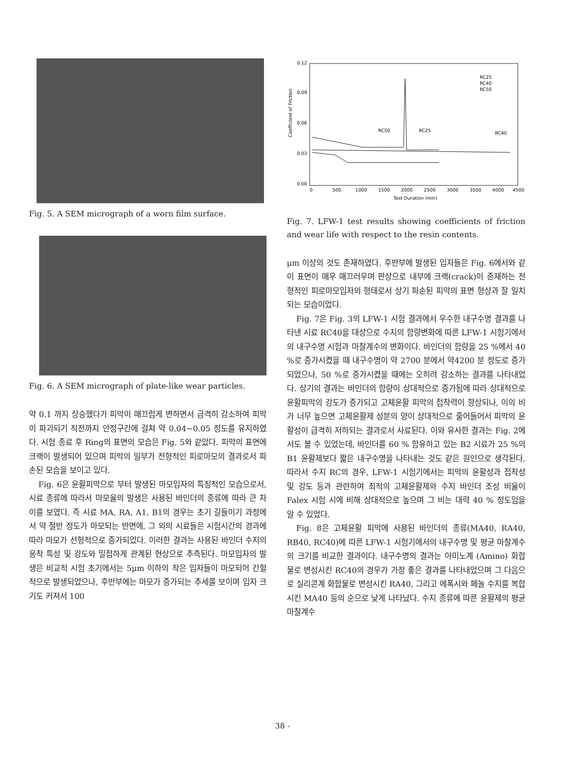Fig. 5. A SEM micrograph of a worn film surface.
Fig. 6. A SEM micrograph of plate-like wear particles.
약 0.1 까지 상승했다가 피막이 매끄럽게 변하면서 급격히 감소하여 피막이 파괴되기 직전까지 안정구간에 걸쳐 약 0.04~0.05 정도를 유지하였다. 시험 종료 후 Ring의 표면의 모습은 Fig. 5와 같았다. 피막의 표면에 크랙이 발생되어 있으며 피막의 일부가 전형적인 피로마모의 결과로서 파손된 모습을 보이고 있다.
Fig. 6은 윤활피막으로 부터 발생된 마모입자의 특징적인 모습으로서, 시료 종류에 따라서 마모율의 발생은 사용된 바인더의 종류에 따라 큰 차이를 보였다. 즉 시료 MA, RA, A1, B1의 경우는 초기 길들이기 과정에서 약 절반 정도가 마모되는 반면에, 그 외의 시료들은 시험시간의 경과에 따라 마모가 선형적으로 증가되었다. 이러한 결과는 사용된 바인더 수지의 응착 특성 및 강도와 밀접하게 관계된 현상으로 추측된다. 마모입자의 발생은 비교적 시험 초기에서는 5μm 이하의 작은 입자들이 마모되어 간헐적으로 발생되었으나, 후반부에는 마모가 증가되는 추세를 보이며 입자 크기도 커져서 100
Coefficient of Friction
0.00
0.03
0.06
0.09
0.12
0
500
1000
1500
2000
2500
3000
3500
4000
4500
Test Duration (min)
RC25
RC40
RC50
RC50
RC25
RC40
Fig. 7. LFW-1 test results showing coefficients of friction and wear life with respect to the resin contents.
μm 이상의 것도 존재하였다. 후반부에 발생된 입자들은 Fig. 6에서와 같이 표면이 매우 매끄러우며 판상으로 내부에 크랙(crack)이 존재하는 전형적인 피로마모입자의 형태로서 상기 파손된 피막의 표면 형상과 잘 일치되는 모습이었다.
Fig. 7은 Fig. 3의 LFW-1 시험 결과에서 우수한 내구수명 결과를 나타낸 시료 RC40을 대상으로 수지의 함량변화에 따른 LFW-1 시험기에서의 내구수명 시험과 마찰계수의 변화이다. 바인더의 함량을 25 %에서 40 %로 증가시켰을 때 내구수명이 약 2700 분에서 약4200 분 정도로 증가되었으나, 50 %로 증가시켰을 때에는 오히려 감소하는 결과를 나타내었다. 상기의 결과는 바인더의 함량이 상대적으로 증가됨에 따라 상대적으로 윤활피막의 강도가 증가되고 고체윤활 피막의 접착력이 향상되나, 이의 비가 너무 높으면 고체윤활제 성분의 양이 상대적으로 줄어들어서 피막의 윤활성이 급격히 저하되는 결과로서 사료된다. 이와 유사한 결과는 Fig. 2에서도 볼 수 있었는데, 바인더를 60 % 함유하고 있는 B2 시료가 25 %의 B1 윤활제보다 짧은 내구수명을 나타내는 것도 같은 원인으로 생각된다. 따라서 수지 RC의 경우, LFW-1 시험기에서는 피막의 윤활성과 접착성 및 강도 등과 관련하여 최적의 고체윤활제와 수지 바인더 조성 비율이 Falex 시험 시에 비해 상대적으로 높으며 그 비는 대략 40 % 정도임을 알 수 있었다.
Fig. 8은 고체윤활 피막에 사용된 바인더의 종류(MA40, RA40, RB40, RC40)에 따른 LFW-1 시험기에서의 내구수명 및 평균 마찰계수의 크기를 비교한 결과이다. 내구수명의 결과는 아미노계 (Amino) 화합물로 변성시킨 RC40의 경우가 가장 좋은 결과를 나타내었으며 그 다음으로 실리콘계 화합물로 변성시킨 RA40, 그리고 에폭시와 페놀 수지를 복합시킨 MA40 등의 순으로 낮게 나타났다. 수지 종류에 따른 윤활제의 평균 마찰계수
38 -